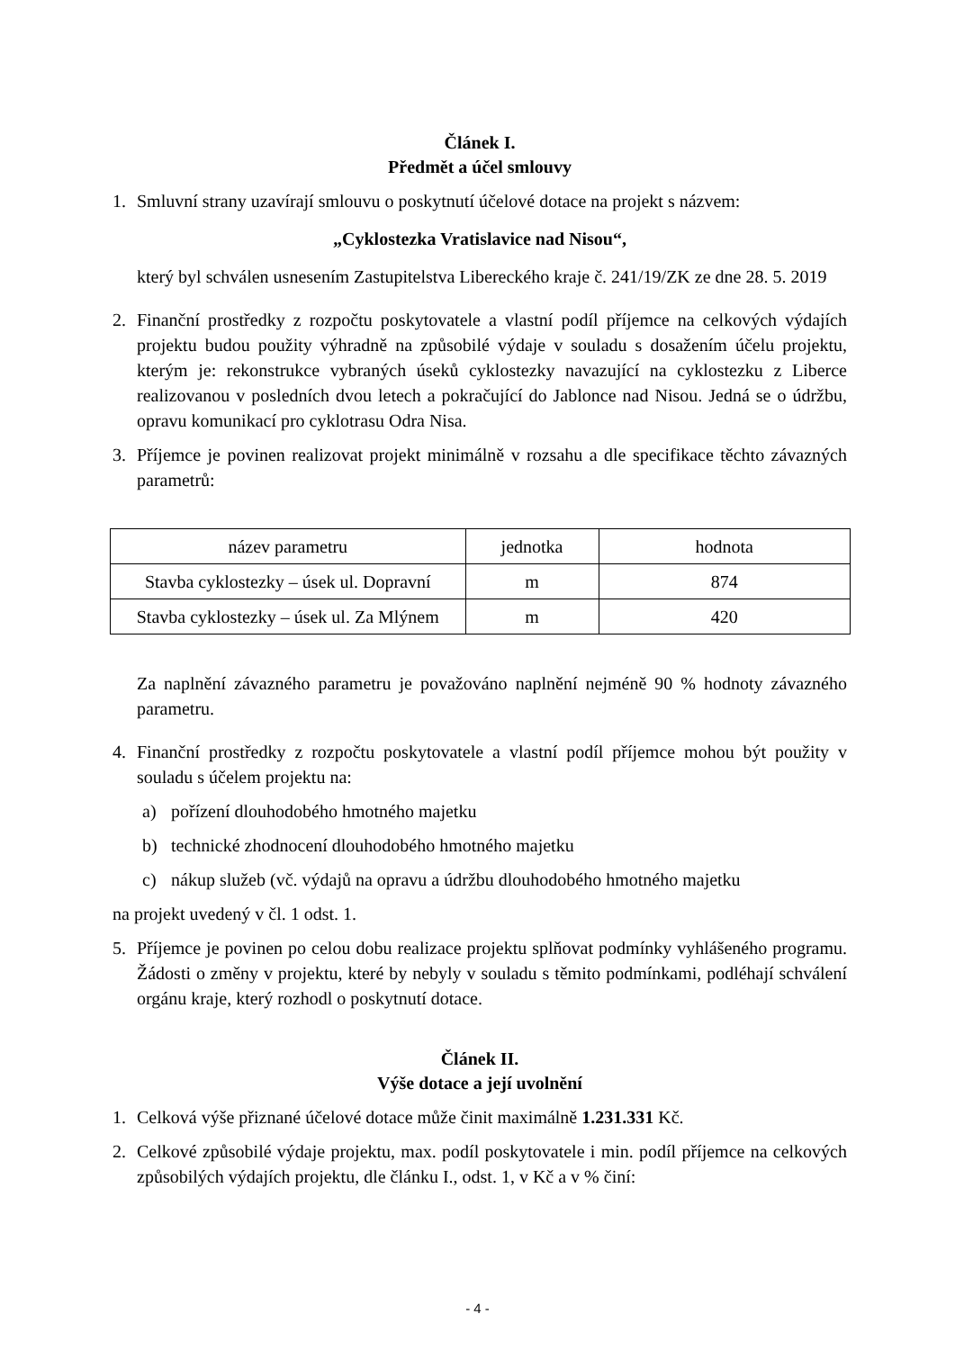Článek I.
Předmět a účel smlouvy
1. Smluvní strany uzavírají smlouvu o poskytnutí účelové dotace na projekt s názvem:
„Cyklostezka Vratislavice nad Nisou“,
který byl schválen usnesením Zastupitelstva Libereckého kraje č. 241/19/ZK ze dne 28. 5. 2019
2. Finanční prostředky z rozpočtu poskytovatele a vlastní podíl příjemce na celkových výdajích projektu budou použity výhradně na způsobilé výdaje v souladu s dosažením účelu projektu, kterým je: rekonstrukce vybraných úseků cyklostezky navazující na cyklostezku z Liberce realizovanou v posledních dvou letech a pokračující do Jablonce nad Nisou. Jedná se o údržbu, opravu komunikací pro cyklotrasu Odra Nisa.
3. Příjemce je povinen realizovat projekt minimálně v rozsahu a dle specifikace těchto závazných parametrů:
| název parametru | jednotka | hodnota |
| --- | --- | --- |
| Stavba cyklostezky – úsek ul. Dopravní | m | 874 |
| Stavba cyklostezky – úsek ul. Za Mlýnem | m | 420 |
Za naplnění závazného parametru je považováno naplnění nejméně 90 % hodnoty závazného parametru.
4. Finanční prostředky z rozpočtu poskytovatele a vlastní podíl příjemce mohou být použity v souladu s účelem projektu na:
a) pořízení dlouhodobého hmotného majetku
b) technické zhodnocení dlouhodobého hmotného majetku
c) nákup služeb (vč. výdajů na opravu a údržbu dlouhodobého hmotného majetku
na projekt uvedený v čl. 1 odst. 1.
5. Příjemce je povinen po celou dobu realizace projektu splňovat podmínky vyhlášeného programu. Žádosti o změny v projektu, které by nebyly v souladu s těmito podmínkami, podléhají schválení orgánu kraje, který rozhodl o poskytnutí dotace.
Článek II.
Výše dotace a její uvolnění
1. Celková výše přiznané účelové dotace může činit maximálně 1.231.331 Kč.
2. Celkové způsobilé výdaje projektu, max. podíl poskytovatele i min. podíl příjemce na celkových způsobilých výdajích projektu, dle článku I., odst. 1, v Kč a v % činí:
- 4 -